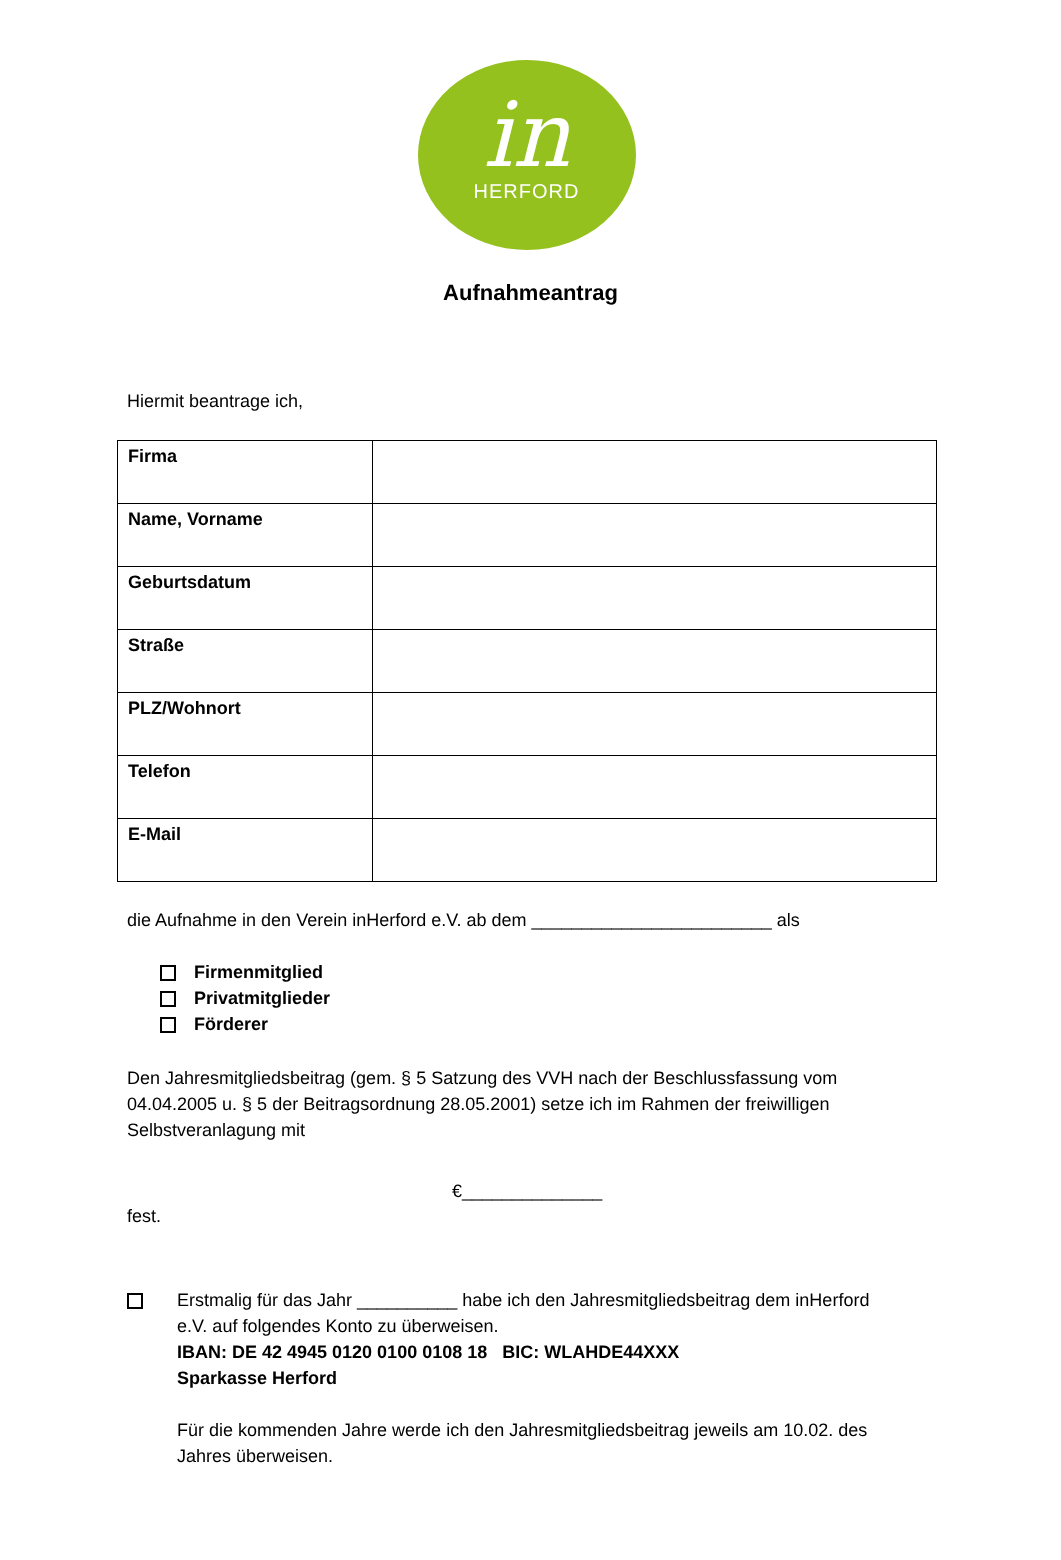in
HERFORD
Aufnahmeantrag
Hiermit beantrage ich,
| Firma | |
| Name, Vorname | |
| Geburtsdatum | |
| Straße | |
| PLZ/Wohnort | |
| Telefon | |
| E-Mail | |
die Aufnahme in den Verein inHerford e.V. ab dem ________________________ als
Firmenmitglied
Privatmitglieder
Förderer
Den Jahresmitgliedsbeitrag (gem. § 5 Satzung des VVH nach der Beschlussfassung vom 04.04.2005 u. § 5 der Beitragsordnung 28.05.2001) setze ich im Rahmen der freiwilligen Selbstveranlagung mit
€______________
fest.
Erstmalig für das Jahr __________ habe ich den Jahresmitgliedsbeitrag dem inHerford e.V. auf folgendes Konto zu überweisen.
IBAN: DE 42 4945 0120 0100 0108 18 BIC: WLAHDE44XXX
Sparkasse Herford
Für die kommenden Jahre werde ich den Jahresmitgliedsbeitrag jeweils am 10.02. des Jahres überweisen.